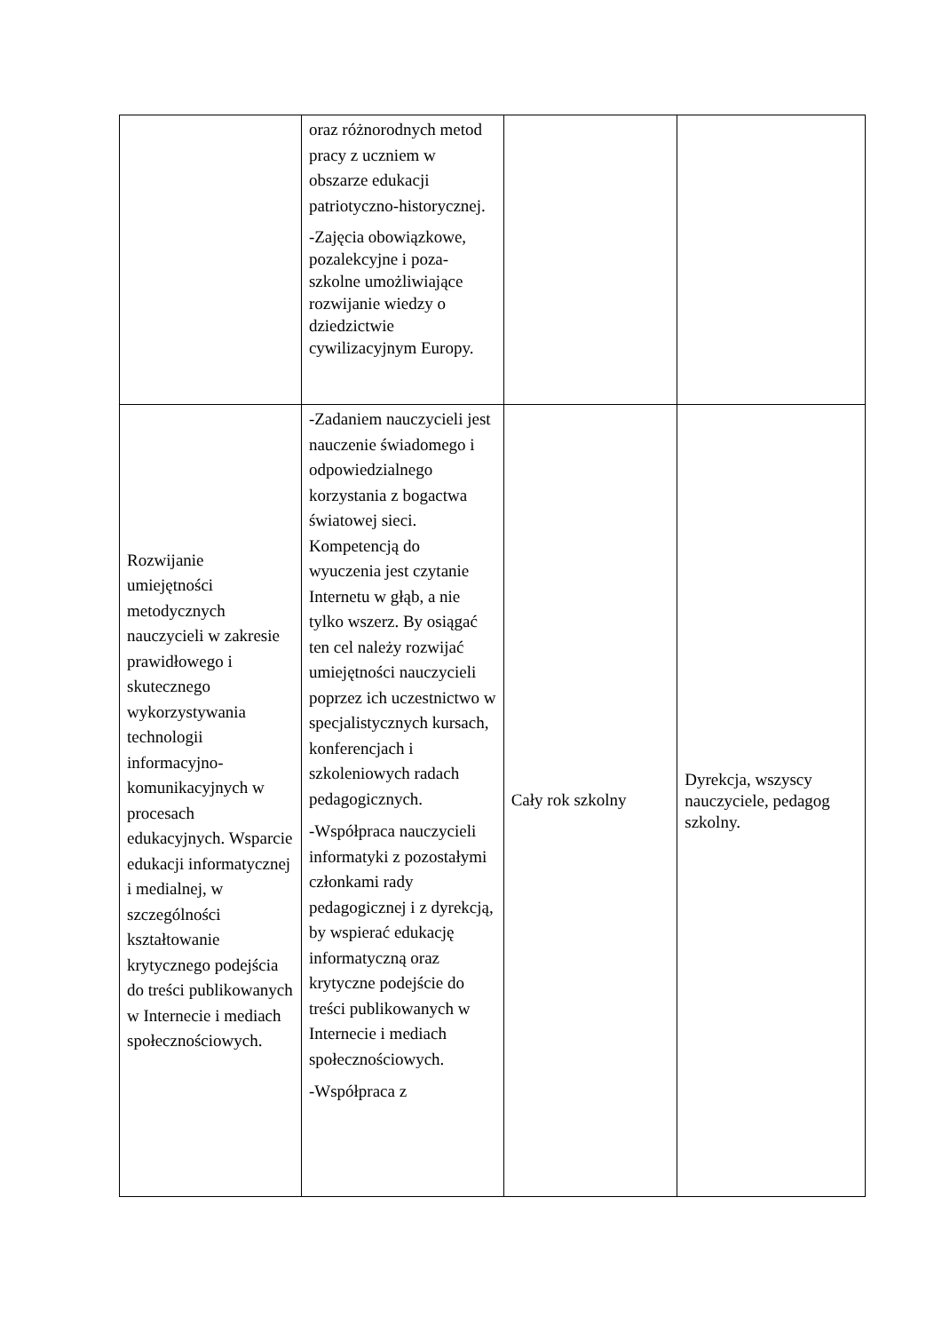| | oraz różnorodnych metod pracy z uczniem w obszarze edukacji patriotyczno-historycznej. -Zajęcia obowiązkowe, pozalekcyjne i poza-szkolne umożliwiające rozwijanie wiedzy o dziedzictwie cywilizacyjnym Europy. | | |
| Rozwijanie umiejętności metodycznych nauczycieli w zakresie prawidłowego i skutecznego wykorzystywania technologii informacyjno-komunikacyjnych w procesach edukacyjnych. Wsparcie edukacji informatycznej i medialnej, w szczególności kształtowanie krytycznego podejścia do treści publikowanych w Internecie i mediach społecznościowych. | -Zadaniem nauczycieli jest nauczenie świadomego i odpowiedzialnego korzystania z bogactwa światowej sieci. Kompetencją do wyuczenia jest czytanie Internetu w głąb, a nie tylko wszerz. By osiągać ten cel należy rozwijać umiejętności nauczycieli poprzez ich uczestnictwo w specjalistycznych kursach, konferencjach i szkoleniowych radach pedagogicznych. -Współpraca nauczycieli informatyki z pozostałymi członkami rady pedagogicznej i z dyrekcją, by wspierać edukację informatyczną oraz krytyczne podejście do treści publikowanych w Internecie i mediach społecznościowych. -Współpraca z | Cały rok szkolny | Dyrekcja, wszyscy nauczyciele, pedagog szkolny. |